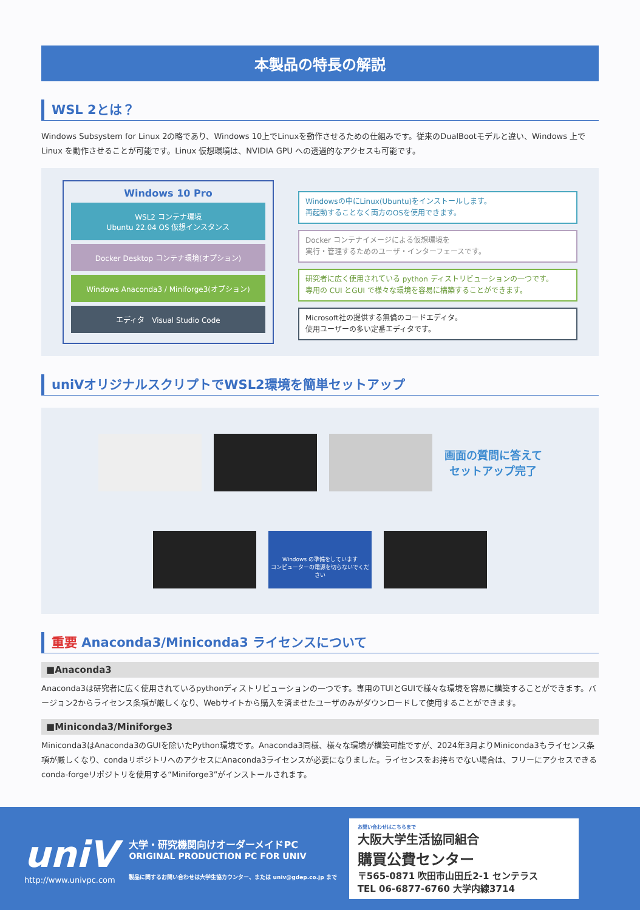本製品の特長の解説
WSL 2とは？
Windows Subsystem for Linux 2の略であり、Windows 10上でLinuxを動作させるための仕組みです。従来のDualBootモデルと違い、Windows 上で Linux を動作させることが可能です。Linux 仮想環境は、NVIDIA GPU への透過的なアクセスも可能です。
Windows 10 Pro
WSL2 コンテナ環境
Ubuntu 22.04 OS 仮想インスタンス
Docker Desktop コンテナ環境(オプション)
Windows Anaconda3 / Miniforge3(オプション)
エディタ　Visual Studio Code
Windowsの中にLinux(Ubuntu)をインストールします。
再起動することなく両方のOSを使用できます。
Docker コンテナイメージによる仮想環境を
実行・管理するためのユーザ・インターフェースです。
研究者に広く使用されている python ディストリビューションの一つです。
専用の CUI とGUI で様々な環境を容易に構築することができます。
Microsoft社の提供する無償のコードエディタ。
使用ユーザーの多い定番エディタです。
uniVオリジナルスクリプトでWSL2環境を簡単セットアップ
画面の質問に答えて
セットアップ完了
Windows の準備をしています
コンピューターの電源を切らないでください
重要 Anaconda3/Miniconda3 ライセンスについて
■Anaconda3
Anaconda3は研究者に広く使用されているpythonディストリビューションの一つです。専用のTUIとGUIで様々な環境を容易に構築することができます。バージョン2からライセンス条項が厳しくなり、Webサイトから購入を済ませたユーザのみがダウンロードして使用することができます。
■Miniconda3/Miniforge3
Miniconda3はAnaconda3のGUIを除いたPython環境です。Anaconda3同様、様々な環境が構築可能ですが、2024年3月よりMiniconda3もライセンス条項が厳しくなり、condaリポジトリへのアクセスにAnaconda3ライセンスが必要になりました。ライセンスをお持ちでない場合は、フリーにアクセスできる conda-forgeリポジトリを使用する“Miniforge3”がインストールされます。
uniV
http://www.univpc.com
大学・研究機関向けオーダーメイドPC
ORIGINAL PRODUCTION PC FOR UNIV
製品に関するお問い合わせは大学生協カウンター、または univ@gdep.co.jp まで
お問い合わせはこちらまで
大阪大学生活協同組合
購買公費センター
〒565-0871 吹田市山田丘2-1 センテラス
TEL 06-6877-6760 大学内線3714